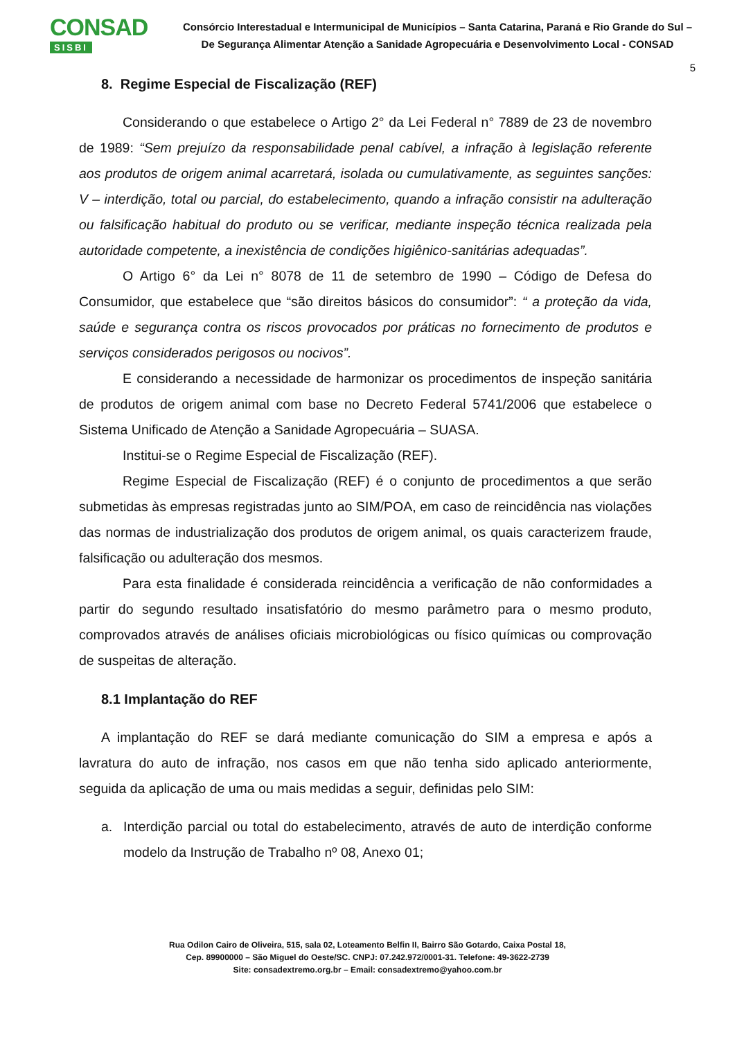CONSAD
SISBI
Consórcio Interestadual e Intermunicipal de Municípios – Santa Catarina, Paraná e Rio Grande do Sul –
De Segurança Alimentar Atenção a Sanidade Agropecuária e Desenvolvimento Local - CONSAD
5
8. Regime Especial de Fiscalização (REF)
Considerando o que estabelece o Artigo 2° da Lei Federal n° 7889 de 23 de novembro de 1989: “Sem prejuízo da responsabilidade penal cabível, a infração à legislação referente aos produtos de origem animal acarretará, isolada ou cumulativamente, as seguintes sanções: V – interdição, total ou parcial, do estabelecimento, quando a infração consistir na adulteração ou falsificação habitual do produto ou se verificar, mediante inspeção técnica realizada pela autoridade competente, a inexistência de condições higiênico-sanitárias adequadas”.
O Artigo 6° da Lei n° 8078 de 11 de setembro de 1990 – Código de Defesa do Consumidor, que estabelece que “são direitos básicos do consumidor”: “ a proteção da vida, saúde e segurança contra os riscos provocados por práticas no fornecimento de produtos e serviços considerados perigosos ou nocivos”.
E considerando a necessidade de harmonizar os procedimentos de inspeção sanitária de produtos de origem animal com base no Decreto Federal 5741/2006 que estabelece o Sistema Unificado de Atenção a Sanidade Agropecuária – SUASA.
Institui-se o Regime Especial de Fiscalização (REF).
Regime Especial de Fiscalização (REF) é o conjunto de procedimentos a que serão submetidas às empresas registradas junto ao SIM/POA, em caso de reincidência nas violações das normas de industrialização dos produtos de origem animal, os quais caracterizem fraude, falsificação ou adulteração dos mesmos.
Para esta finalidade é considerada reincidência a verificação de não conformidades a partir do segundo resultado insatisfatório do mesmo parâmetro para o mesmo produto, comprovados através de análises oficiais microbiológicas ou físico químicas ou comprovação de suspeitas de alteração.
8.1 Implantação do REF
A implantação do REF se dará mediante comunicação do SIM a empresa e após a lavratura do auto de infração, nos casos em que não tenha sido aplicado anteriormente, seguida da aplicação de uma ou mais medidas a seguir, definidas pelo SIM:
a. Interdição parcial ou total do estabelecimento, através de auto de interdição conforme modelo da Instrução de Trabalho nº 08, Anexo 01;
Rua Odilon Cairo de Oliveira, 515, sala 02, Loteamento Belfin II, Bairro São Gotardo, Caixa Postal 18,
Cep. 89900000 – São Miguel do Oeste/SC. CNPJ: 07.242.972/0001-31. Telefone: 49-3622-2739
Site: consadextremo.org.br – Email: consadextremo@yahoo.com.br